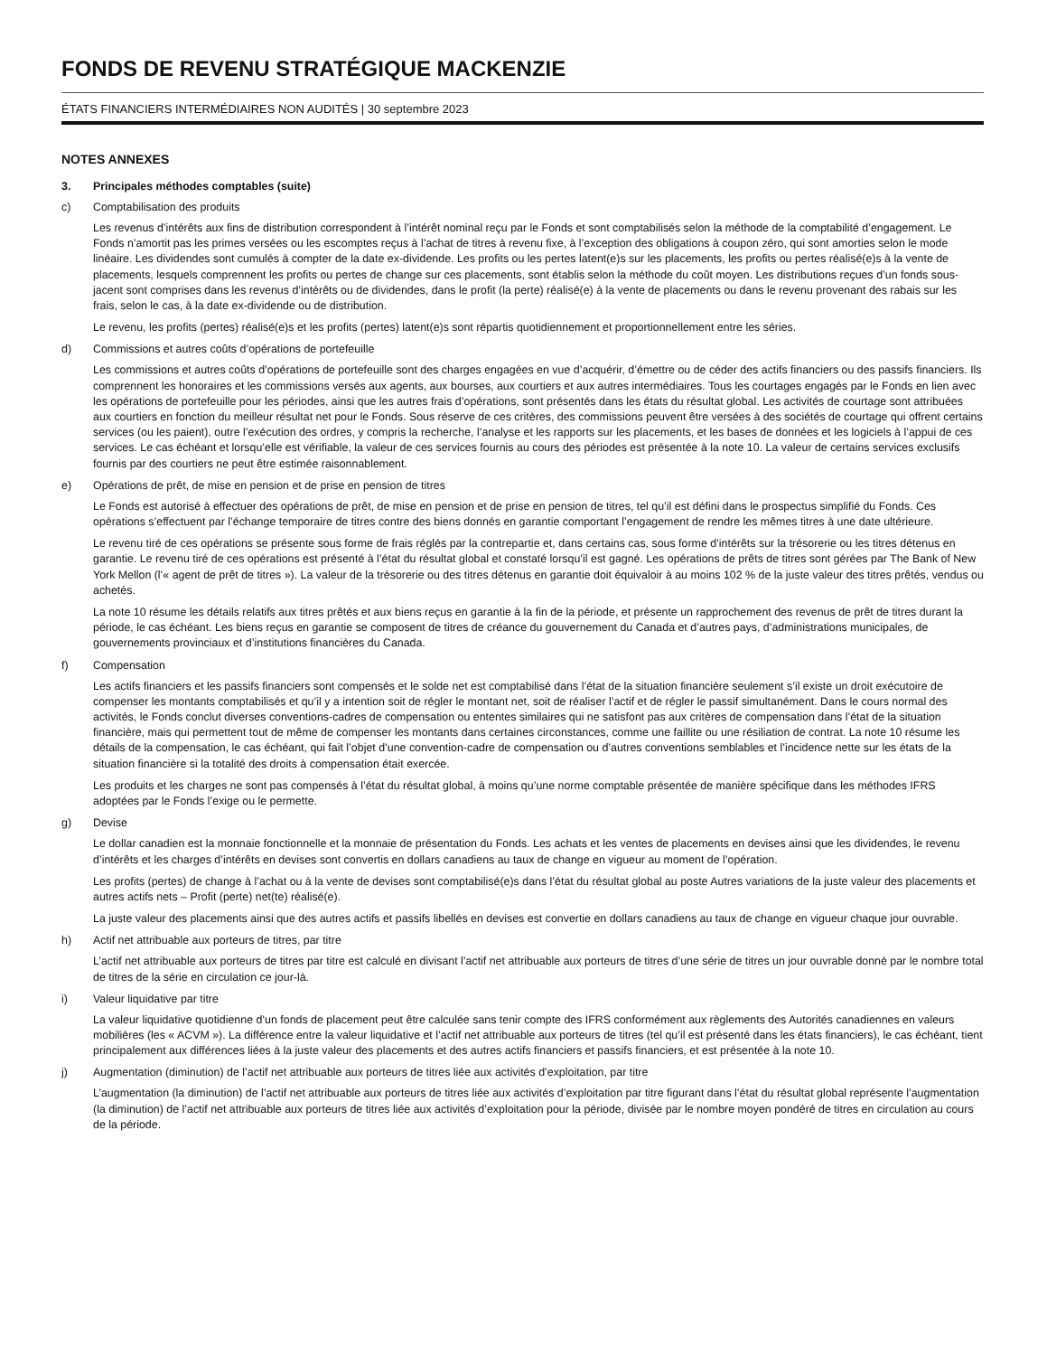FONDS DE REVENU STRATÉGIQUE MACKENZIE
ÉTATS FINANCIERS INTERMÉDIAIRES NON AUDITÉS | 30 septembre 2023
NOTES ANNEXES
3. Principales méthodes comptables (suite)
c) Comptabilisation des produits
Les revenus d’intérêts aux fins de distribution correspondent à l’intérêt nominal reçu par le Fonds et sont comptabilisés selon la méthode de la comptabilité d’engagement. Le Fonds n’amortit pas les primes versées ou les escomptes reçus à l’achat de titres à revenu fixe, à l’exception des obligations à coupon zéro, qui sont amorties selon le mode linéaire. Les dividendes sont cumulés à compter de la date ex-dividende. Les profits ou les pertes latent(e)s sur les placements, les profits ou pertes réalisé(e)s à la vente de placements, lesquels comprennent les profits ou pertes de change sur ces placements, sont établis selon la méthode du coût moyen. Les distributions reçues d’un fonds sous-jacent sont comprises dans les revenus d’intérêts ou de dividendes, dans le profit (la perte) réalisé(e) à la vente de placements ou dans le revenu provenant des rabais sur les frais, selon le cas, à la date ex-dividende ou de distribution.
Le revenu, les profits (pertes) réalisé(e)s et les profits (pertes) latent(e)s sont répartis quotidiennement et proportionnellement entre les séries.
d) Commissions et autres coûts d’opérations de portefeuille
Les commissions et autres coûts d’opérations de portefeuille sont des charges engagées en vue d’acquérir, d’émettre ou de céder des actifs financiers ou des passifs financiers. Ils comprennent les honoraires et les commissions versés aux agents, aux bourses, aux courtiers et aux autres intermédiaires. Tous les courtages engagés par le Fonds en lien avec les opérations de portefeuille pour les périodes, ainsi que les autres frais d’opérations, sont présentés dans les états du résultat global. Les activités de courtage sont attribuées aux courtiers en fonction du meilleur résultat net pour le Fonds. Sous réserve de ces critères, des commissions peuvent être versées à des sociétés de courtage qui offrent certains services (ou les paient), outre l’exécution des ordres, y compris la recherche, l’analyse et les rapports sur les placements, et les bases de données et les logiciels à l’appui de ces services. Le cas échéant et lorsqu’elle est vérifiable, la valeur de ces services fournis au cours des périodes est présentée à la note 10. La valeur de certains services exclusifs fournis par des courtiers ne peut être estimée raisonnablement.
e) Opérations de prêt, de mise en pension et de prise en pension de titres
Le Fonds est autorisé à effectuer des opérations de prêt, de mise en pension et de prise en pension de titres, tel qu’il est défini dans le prospectus simplifié du Fonds. Ces opérations s’effectuent par l’échange temporaire de titres contre des biens donnés en garantie comportant l’engagement de rendre les mêmes titres à une date ultérieure.
Le revenu tiré de ces opérations se présente sous forme de frais réglés par la contrepartie et, dans certains cas, sous forme d’intérêts sur la trésorerie ou les titres détenus en garantie. Le revenu tiré de ces opérations est présenté à l’état du résultat global et constaté lorsqu’il est gagné. Les opérations de prêts de titres sont gérées par The Bank of New York Mellon (l’« agent de prêt de titres »). La valeur de la trésorerie ou des titres détenus en garantie doit équivaloir à au moins 102 % de la juste valeur des titres prêtés, vendus ou achetés.
La note 10 résume les détails relatifs aux titres prêtés et aux biens reçus en garantie à la fin de la période, et présente un rapprochement des revenus de prêt de titres durant la période, le cas échéant. Les biens reçus en garantie se composent de titres de créance du gouvernement du Canada et d’autres pays, d’administrations municipales, de gouvernements provinciaux et d’institutions financières du Canada.
f) Compensation
Les actifs financiers et les passifs financiers sont compensés et le solde net est comptabilisé dans l’état de la situation financière seulement s’il existe un droit exécutoire de compenser les montants comptabilisés et qu’il y a intention soit de régler le montant net, soit de réaliser l’actif et de régler le passif simultanément. Dans le cours normal des activités, le Fonds conclut diverses conventions-cadres de compensation ou ententes similaires qui ne satisfont pas aux critères de compensation dans l’état de la situation financière, mais qui permettent tout de même de compenser les montants dans certaines circonstances, comme une faillite ou une résiliation de contrat. La note 10 résume les détails de la compensation, le cas échéant, qui fait l’objet d’une convention-cadre de compensation ou d’autres conventions semblables et l’incidence nette sur les états de la situation financière si la totalité des droits à compensation était exercée.
Les produits et les charges ne sont pas compensés à l’état du résultat global, à moins qu’une norme comptable présentée de manière spécifique dans les méthodes IFRS adoptées par le Fonds l’exige ou le permette.
g) Devise
Le dollar canadien est la monnaie fonctionnelle et la monnaie de présentation du Fonds. Les achats et les ventes de placements en devises ainsi que les dividendes, le revenu d’intérêts et les charges d’intérêts en devises sont convertis en dollars canadiens au taux de change en vigueur au moment de l’opération.
Les profits (pertes) de change à l’achat ou à la vente de devises sont comptabilisé(e)s dans l’état du résultat global au poste Autres variations de la juste valeur des placements et autres actifs nets – Profit (perte) net(te) réalisé(e).
La juste valeur des placements ainsi que des autres actifs et passifs libellés en devises est convertie en dollars canadiens au taux de change en vigueur chaque jour ouvrable.
h) Actif net attribuable aux porteurs de titres, par titre
L’actif net attribuable aux porteurs de titres par titre est calculé en divisant l’actif net attribuable aux porteurs de titres d’une série de titres un jour ouvrable donné par le nombre total de titres de la série en circulation ce jour-là.
i) Valeur liquidative par titre
La valeur liquidative quotidienne d’un fonds de placement peut être calculée sans tenir compte des IFRS conformément aux règlements des Autorités canadiennes en valeurs mobilières (les « ACVM »). La différence entre la valeur liquidative et l’actif net attribuable aux porteurs de titres (tel qu’il est présenté dans les états financiers), le cas échéant, tient principalement aux différences liées à la juste valeur des placements et des autres actifs financiers et passifs financiers, et est présentée à la note 10.
j) Augmentation (diminution) de l’actif net attribuable aux porteurs de titres liée aux activités d’exploitation, par titre
L’augmentation (la diminution) de l’actif net attribuable aux porteurs de titres liée aux activités d’exploitation par titre figurant dans l’état du résultat global représente l’augmentation (la diminution) de l’actif net attribuable aux porteurs de titres liée aux activités d’exploitation pour la période, divisée par le nombre moyen pondéré de titres en circulation au cours de la période.